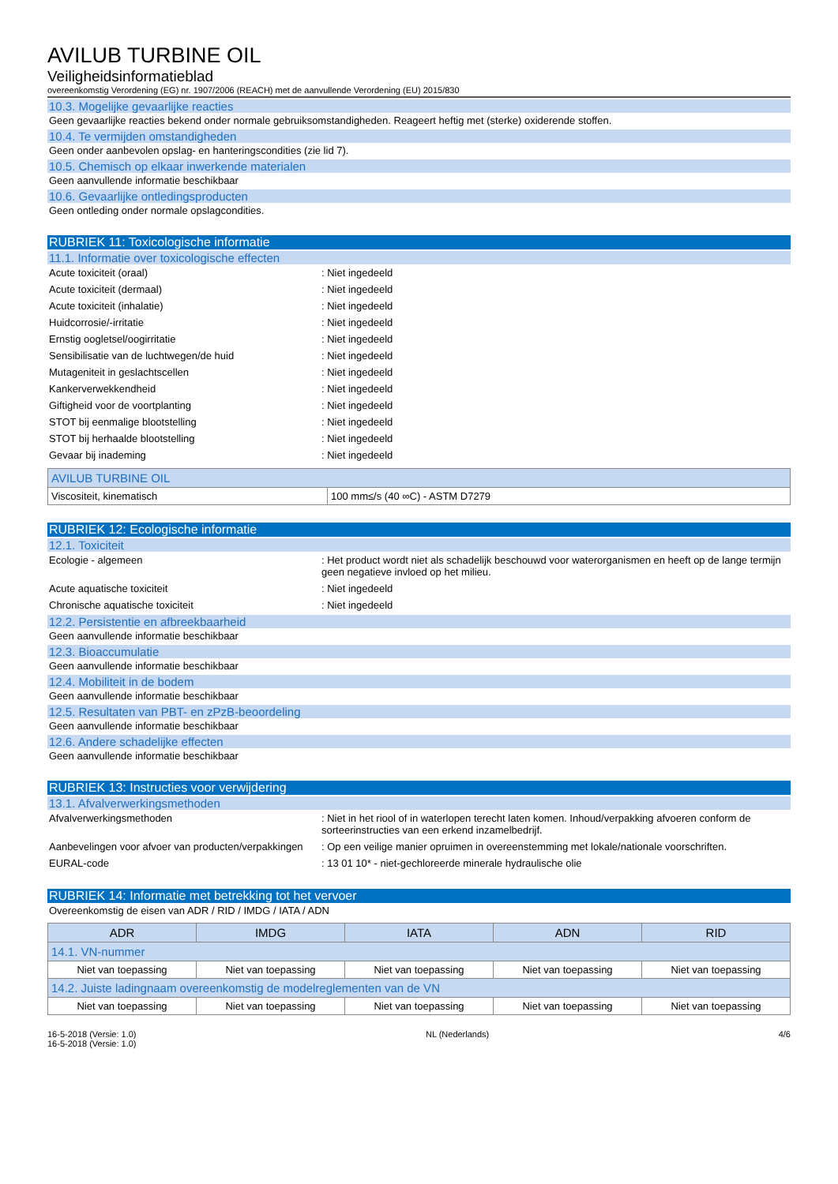AVILUB TURBINE OIL
Veiligheidsinformatieblad
overeenkomstig Verordening (EG) nr. 1907/2006 (REACH) met de aanvullende Verordening (EU) 2015/830
10.3. Mogelijke gevaarlijke reacties
Geen gevaarlijke reacties bekend onder normale gebruiksomstandigheden. Reageert heftig met (sterke) oxiderende stoffen.
10.4. Te vermijden omstandigheden
Geen onder aanbevolen opslag- en hanteringscondities (zie lid 7).
10.5. Chemisch op elkaar inwerkende materialen
Geen aanvullende informatie beschikbaar
10.6. Gevaarlijke ontledingsproducten
Geen ontleding onder normale opslagcondities.
RUBRIEK 11: Toxicologische informatie
11.1. Informatie over toxicologische effecten
Acute toxiciteit (oraal) : Niet ingedeeld
Acute toxiciteit (dermaal) : Niet ingedeeld
Acute toxiciteit (inhalatie) : Niet ingedeeld
Huidcorrosie/-irritatie : Niet ingedeeld
Ernstig oogletsel/oogirritatie : Niet ingedeeld
Sensibilisatie van de luchtwegen/de huid : Niet ingedeeld
Mutageniteit in geslachtscellen : Niet ingedeeld
Kankerverwekkendheid : Niet ingedeeld
Giftigheid voor de voortplanting : Niet ingedeeld
STOT bij eenmalige blootstelling : Niet ingedeeld
STOT bij herhaalde blootstelling : Niet ingedeeld
Gevaar bij inademing : Niet ingedeeld
| AVILUB TURBINE OIL | |
| --- | --- |
| Viscositeit, kinematisch | 100 mm≤/s (40 ∞C) - ASTM D7279 |
RUBRIEK 12: Ecologische informatie
12.1. Toxiciteit
Ecologie - algemeen : Het product wordt niet als schadelijk beschouwd voor waterorganismen en heeft op de lange termijn geen negatieve invloed op het milieu.
Acute aquatische toxiciteit : Niet ingedeeld
Chronische aquatische toxiciteit : Niet ingedeeld
12.2. Persistentie en afbreekbaarheid
Geen aanvullende informatie beschikbaar
12.3. Bioaccumulatie
Geen aanvullende informatie beschikbaar
12.4. Mobiliteit in de bodem
Geen aanvullende informatie beschikbaar
12.5. Resultaten van PBT- en zPzB-beoordeling
Geen aanvullende informatie beschikbaar
12.6. Andere schadelijke effecten
Geen aanvullende informatie beschikbaar
RUBRIEK 13: Instructies voor verwijdering
13.1. Afvalverwerkingsmethoden
Afvalverwerkingsmethoden : Niet in het riool of in waterlopen terecht laten komen. Inhoud/verpakking afvoeren conform de sorteerinstructies van een erkend inzamelbedrijf.
Aanbevelingen voor afvoer van producten/verpakkingen
: Op een veilige manier opruimen in overeenstemming met lokale/nationale voorschriften.
EURAL-code : 13 01 10* - niet-gechloreerde minerale hydraulische olie
RUBRIEK 14: Informatie met betrekking tot het vervoer
Overeenkomstig de eisen van ADR / RID / IMDG / IATA / ADN
| ADR | IMDG | IATA | ADN | RID |
| --- | --- | --- | --- | --- |
| 14.1. VN-nummer | | | | |
| Niet van toepassing | Niet van toepassing | Niet van toepassing | Niet van toepassing | Niet van toepassing |
| 14.2. Juiste ladingnaam overeenkomstig de modelreglementen van de VN | | | | |
| Niet van toepassing | Niet van toepassing | Niet van toepassing | Niet van toepassing | Niet van toepassing |
16-5-2018 (Versie: 1.0)
16-5-2018 (Versie: 1.0)
NL (Nederlands) 4/6